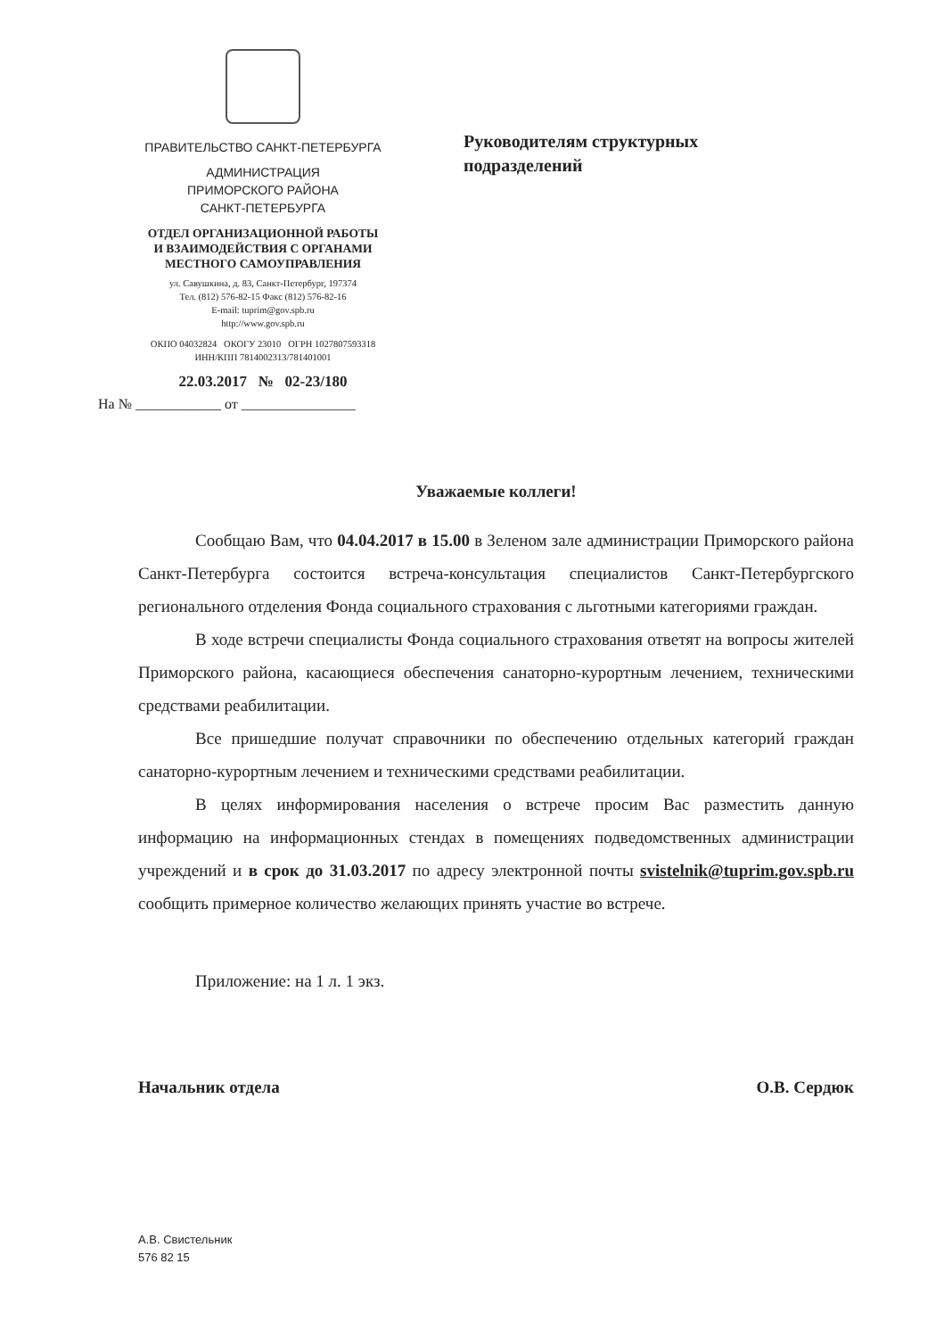ПРАВИТЕЛЬСТВО САНКТ-ПЕТЕРБУРГА
АДМИНИСТРАЦИЯ
ПРИМОРСКОГО РАЙОНА
САНКТ-ПЕТЕРБУРГА
ОТДЕЛ ОРГАНИЗАЦИОННОЙ РАБОТЫ
И ВЗАИМОДЕЙСТВИЯ С ОРГАНАМИ
МЕСТНОГО САМОУПРАВЛЕНИЯ
ул. Савушкина, д. 83, Санкт-Петербург, 197374
Тел. (812) 576-82-15 Факс (812) 576-82-16
E-mail: tuprim@gov.spb.ru
http://www.gov.spb.ru
ОКПО 04032824 ОКОГУ 23010 ОГРН 1027807593318
ИНН/КПП 7814002313/781401001
22.03.2017 № 02-23/180
На № ____________ от ________________
Руководителям структурных
подразделений
Уважаемые коллеги!
Сообщаю Вам, что 04.04.2017 в 15.00 в Зеленом зале администрации Приморского района Санкт-Петербурга состоится встреча-консультация специалистов Санкт-Петербургского регионального отделения Фонда социального страхования с льготными категориями граждан.
В ходе встречи специалисты Фонда социального страхования ответят на вопросы жителей Приморского района, касающиеся обеспечения санаторно-курортным лечением, техническими средствами реабилитации.
Все пришедшие получат справочники по обеспечению отдельных категорий граждан санаторно-курортным лечением и техническими средствами реабилитации.
В целях информирования населения о встрече просим Вас разместить данную информацию на информационных стендах в помещениях подведомственных администрации учреждений и в срок до 31.03.2017 по адресу электронной почты svistelnik@tuprim.gov.spb.ru сообщить примерное количество желающих принять участие во встрече.
Приложение: на 1 л. 1 экз.
Начальник отдела О.В. Сердюк
А.В. Свистельник
576 82 15